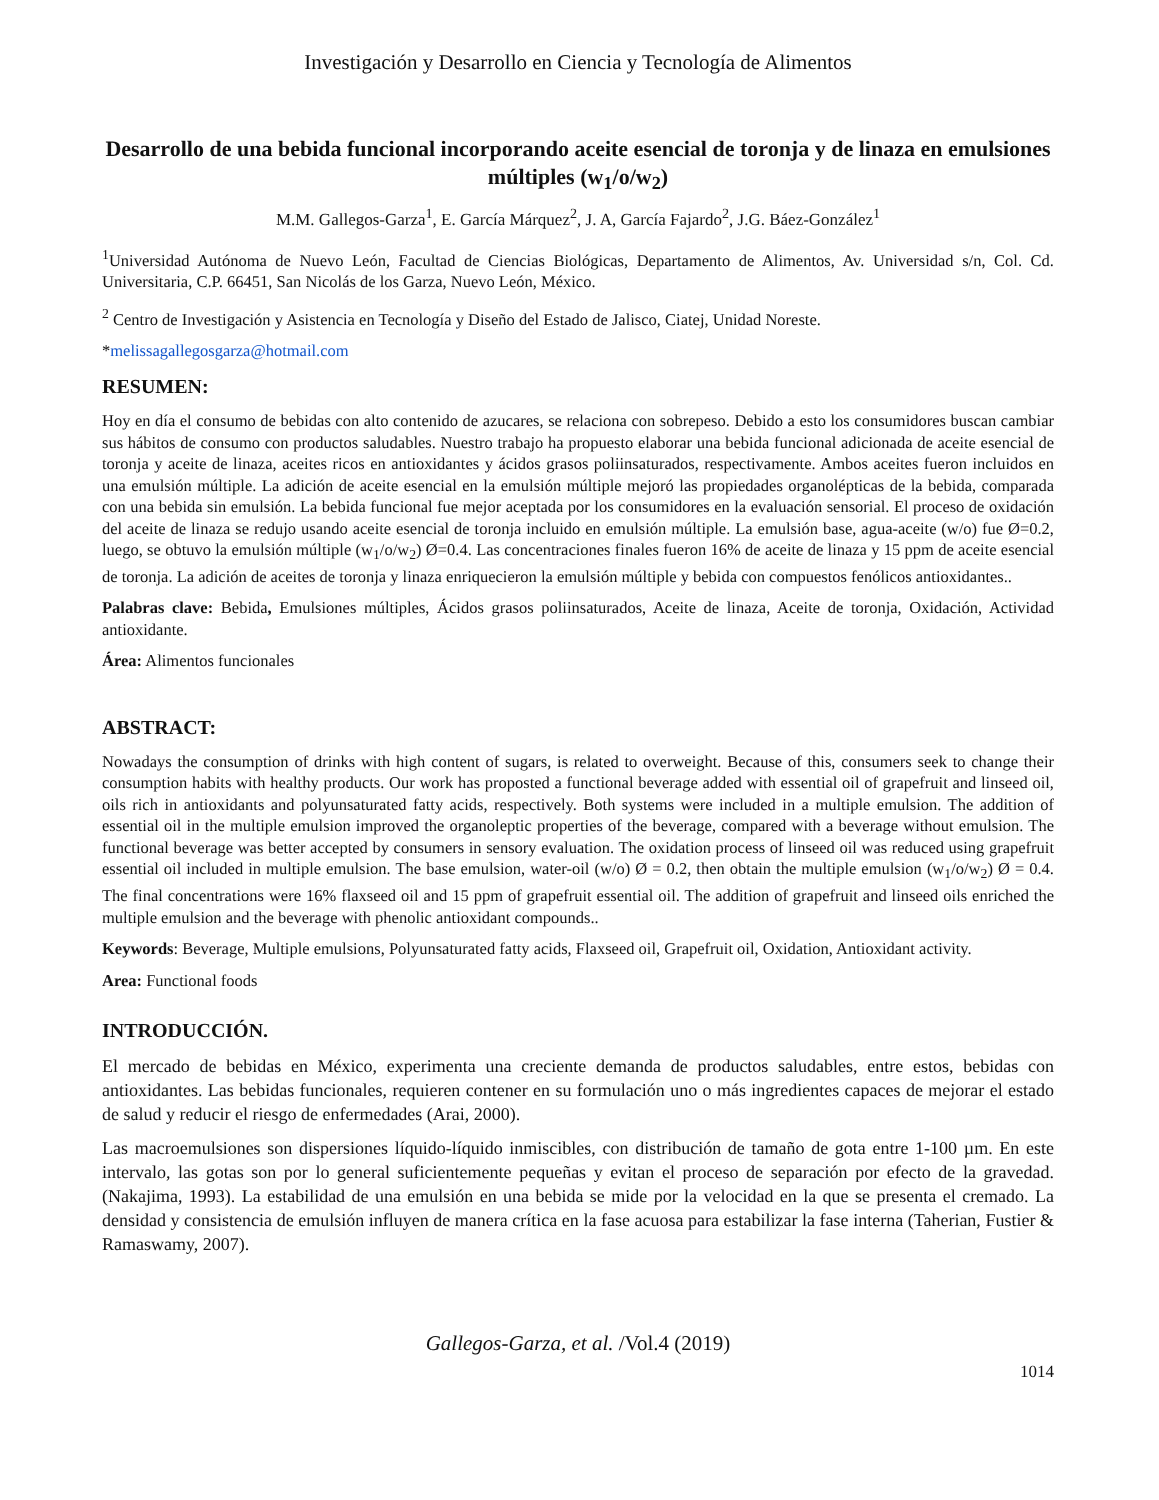Investigación y Desarrollo en Ciencia y Tecnología de Alimentos
Desarrollo de una bebida funcional incorporando aceite esencial de toronja y de linaza en emulsiones múltiples (w<sub>1</sub>/o/w<sub>2</sub>)
M.M. Gallegos-Garza<sup>1</sup>, E. García Márquez<sup>2</sup>, J. A, García Fajardo<sup>2</sup>, J.G. Báez-González<sup>1</sup>
<sup>1</sup> Universidad Autónoma de Nuevo León, Facultad de Ciencias Biológicas, Departamento de Alimentos, Av. Universidad s/n, Col. Cd. Universitaria, C.P. 66451, San Nicolás de los Garza, Nuevo León, México.
<sup>2</sup> Centro de Investigación y Asistencia en Tecnología y Diseño del Estado de Jalisco, Ciatej, Unidad Noreste.
*melissagallegosgarza@hotmail.com
RESUMEN:
Hoy en día el consumo de bebidas con alto contenido de azucares, se relaciona con sobrepeso. Debido a esto los consumidores buscan cambiar sus hábitos de consumo con productos saludables. Nuestro trabajo ha propuesto elaborar una bebida funcional adicionada de aceite esencial de toronja y aceite de linaza, aceites ricos en antioxidantes y ácidos grasos poliinsaturados, respectivamente. Ambos aceites fueron incluidos en una emulsión múltiple. La adición de aceite esencial en la emulsión múltiple mejoró las propiedades organolépticas de la bebida, comparada con una bebida sin emulsión. La bebida funcional fue mejor aceptada por los consumidores en la evaluación sensorial. El proceso de oxidación del aceite de linaza se redujo usando aceite esencial de toronja incluido en emulsión múltiple. La emulsión base, agua-aceite (w/o) fue Ø=0.2, luego, se obtuvo la emulsión múltiple (w<sub>1</sub>/o/w<sub>2</sub>) Ø=0.4. Las concentraciones finales fueron 16% de aceite de linaza y 15 ppm de aceite esencial de toronja. La adición de aceites de toronja y linaza enriquecieron la emulsión múltiple y bebida con compuestos fenólicos antioxidantes..
Palabras clave: Bebida, Emulsiones múltiples, Ácidos grasos poliinsaturados, Aceite de linaza, Aceite de toronja, Oxidación, Actividad antioxidante.
Área: Alimentos funcionales
ABSTRACT:
Nowadays the consumption of drinks with high content of sugars, is related to overweight. Because of this, consumers seek to change their consumption habits with healthy products. Our work has proposted a functional beverage added with essential oil of grapefruit and linseed oil, oils rich in antioxidants and polyunsaturated fatty acids, respectively. Both systems were included in a multiple emulsion. The addition of essential oil in the multiple emulsion improved the organoleptic properties of the beverage, compared with a beverage without emulsion. The functional beverage was better accepted by consumers in sensory evaluation. The oxidation process of linseed oil was reduced using grapefruit essential oil included in multiple emulsion. The base emulsion, water-oil (w/o) Ø = 0.2, then obtain the multiple emulsion (w<sub>1</sub>/o/w<sub>2</sub>) Ø = 0.4. The final concentrations were 16% flaxseed oil and 15 ppm of grapefruit essential oil. The addition of grapefruit and linseed oils enriched the multiple emulsion and the beverage with phenolic antioxidant compounds..
Keywords: Beverage, Multiple emulsions, Polyunsaturated fatty acids, Flaxseed oil, Grapefruit oil, Oxidation, Antioxidant activity.
Area: Functional foods
INTRODUCCIÓN.
El mercado de bebidas en México, experimenta una creciente demanda de productos saludables, entre estos, bebidas con antioxidantes. Las bebidas funcionales, requieren contener en su formulación uno o más ingredientes capaces de mejorar el estado de salud y reducir el riesgo de enfermedades (Arai, 2000).
Las macroemulsiones son dispersiones líquido-líquido inmiscibles, con distribución de tamaño de gota entre 1-100 µm. En este intervalo, las gotas son por lo general suficientemente pequeñas y evitan el proceso de separación por efecto de la gravedad. (Nakajima, 1993). La estabilidad de una emulsión en una bebida se mide por la velocidad en la que se presenta el cremado. La densidad y consistencia de emulsión influyen de manera crítica en la fase acuosa para estabilizar la fase interna (Taherian, Fustier & Ramaswamy, 2007).
Gallegos-Garza, et al. /Vol.4 (2019)
1014